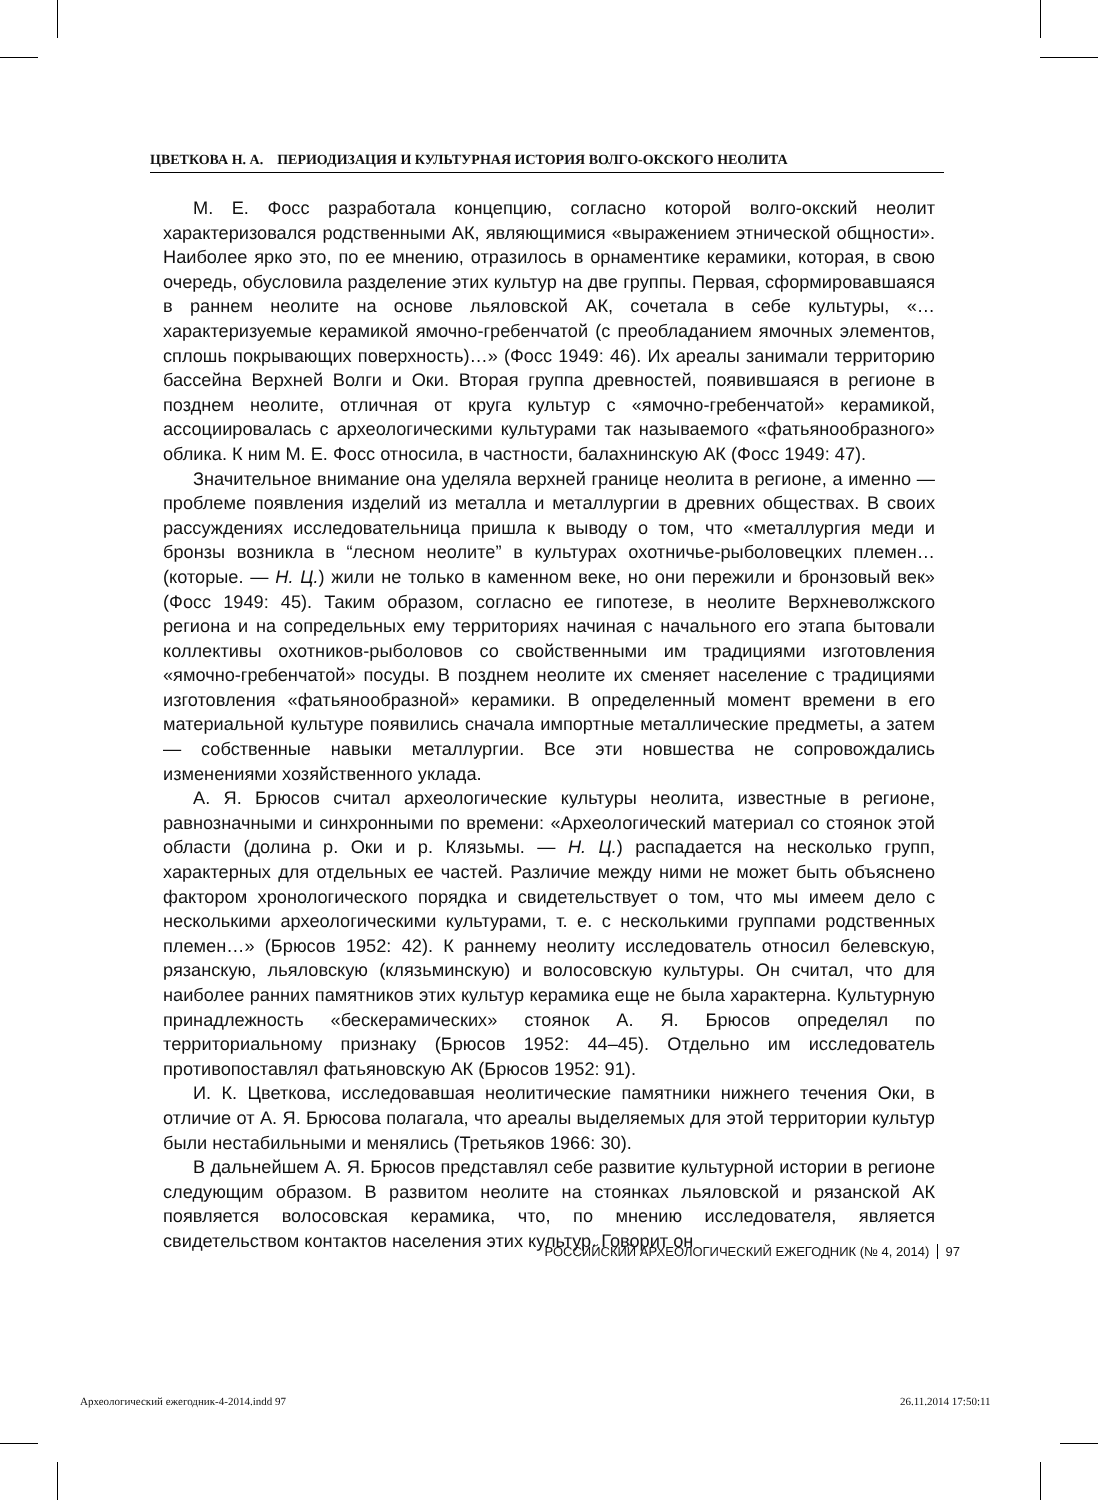ЦВЕТКОВА Н. А. ПЕРИОДИЗАЦИЯ И КУЛЬТУРНАЯ ИСТОРИЯ ВОЛГО-ОКСКОГО НЕОЛИТА
М. Е. Фосс разработала концепцию, согласно которой волго-окский неолит характеризовался родственными АК, являющимися «выражением этнической общности». Наиболее ярко это, по ее мнению, отразилось в орнаментике керамики, которая, в свою очередь, обусловила разделение этих культур на две группы. Первая, сформировавшаяся в раннем неолите на основе льяловской АК, сочетала в себе культуры, «…характеризуемые керамикой ямочно-гребенчатой (с преобладанием ямочных элементов, сплошь покрывающих поверхность)…» (Фосс 1949: 46). Их ареалы занимали территорию бассейна Верхней Волги и Оки. Вторая группа древностей, появившаяся в регионе в позднем неолите, отличная от круга культур с «ямочно-гребенчатой» керамикой, ассоциировалась с археологическими культурами так называемого «фатьянообразного» облика. К ним М. Е. Фосс относила, в частности, балахнинскую АК (Фосс 1949: 47).
Значительное внимание она уделяла верхней границе неолита в регионе, а именно — проблеме появления изделий из металла и металлургии в древних обществах. В своих рассуждениях исследовательница пришла к выводу о том, что «металлургия меди и бронзы возникла в “лесном неолите” в культурах охотничье-рыболовецких племен… (которые. — Н. Ц.) жили не только в каменном веке, но они пережили и бронзовый век» (Фосс 1949: 45). Таким образом, согласно ее гипотезе, в неолите Верхневолжского региона и на сопредельных ему территориях начиная с начального его этапа бытовали коллективы охотников-рыболовов со свойственными им традициями изготовления «ямочно-гребенчатой» посуды. В позднем неолите их сменяет население с традициями изготовления «фатьянообразной» керамики. В определенный момент времени в его материальной культуре появились сначала импортные металлические предметы, а затем — собственные навыки металлургии. Все эти новшества не сопровождались изменениями хозяйственного уклада.
А. Я. Брюсов считал археологические культуры неолита, известные в регионе, равнозначными и синхронными по времени: «Археологический материал со стоянок этой области (долина р. Оки и р. Клязьмы. — Н. Ц.) распадается на несколько групп, характерных для отдельных ее частей. Различие между ними не может быть объяснено фактором хронологического порядка и свидетельствует о том, что мы имеем дело с несколькими археологическими культурами, т. е. с несколькими группами родственных племен…» (Брюсов 1952: 42). К раннему неолиту исследователь относил белевскую, рязанскую, льяловскую (клязьминскую) и волосовскую культуры. Он считал, что для наиболее ранних памятников этих культур керамика еще не была характерна. Культурную принадлежность «бескерамических» стоянок А. Я. Брюсов определял по территориальному признаку (Брюсов 1952: 44–45). Отдельно им исследователь противопоставлял фатьяновскую АК (Брюсов 1952: 91).
И. К. Цветкова, исследовавшая неолитические памятники нижнего течения Оки, в отличие от А. Я. Брюсова полагала, что ареалы выделяемых для этой территории культур были нестабильными и менялись (Третьяков 1966: 30).
В дальнейшем А. Я. Брюсов представлял себе развитие культурной истории в регионе следующим образом. В развитом неолите на стоянках льяловской и рязанской АК появляется волосовская керамика, что, по мнению исследователя, является свидетельством контактов населения этих культур. Говорит он
РОССИЙСКИЙ АРХЕОЛОГИЧЕСКИЙ ЕЖЕГОДНИК (№ 4, 2014) 97
Археологический ежегодник-4-2014.indd 97
26.11.2014 17:50:11